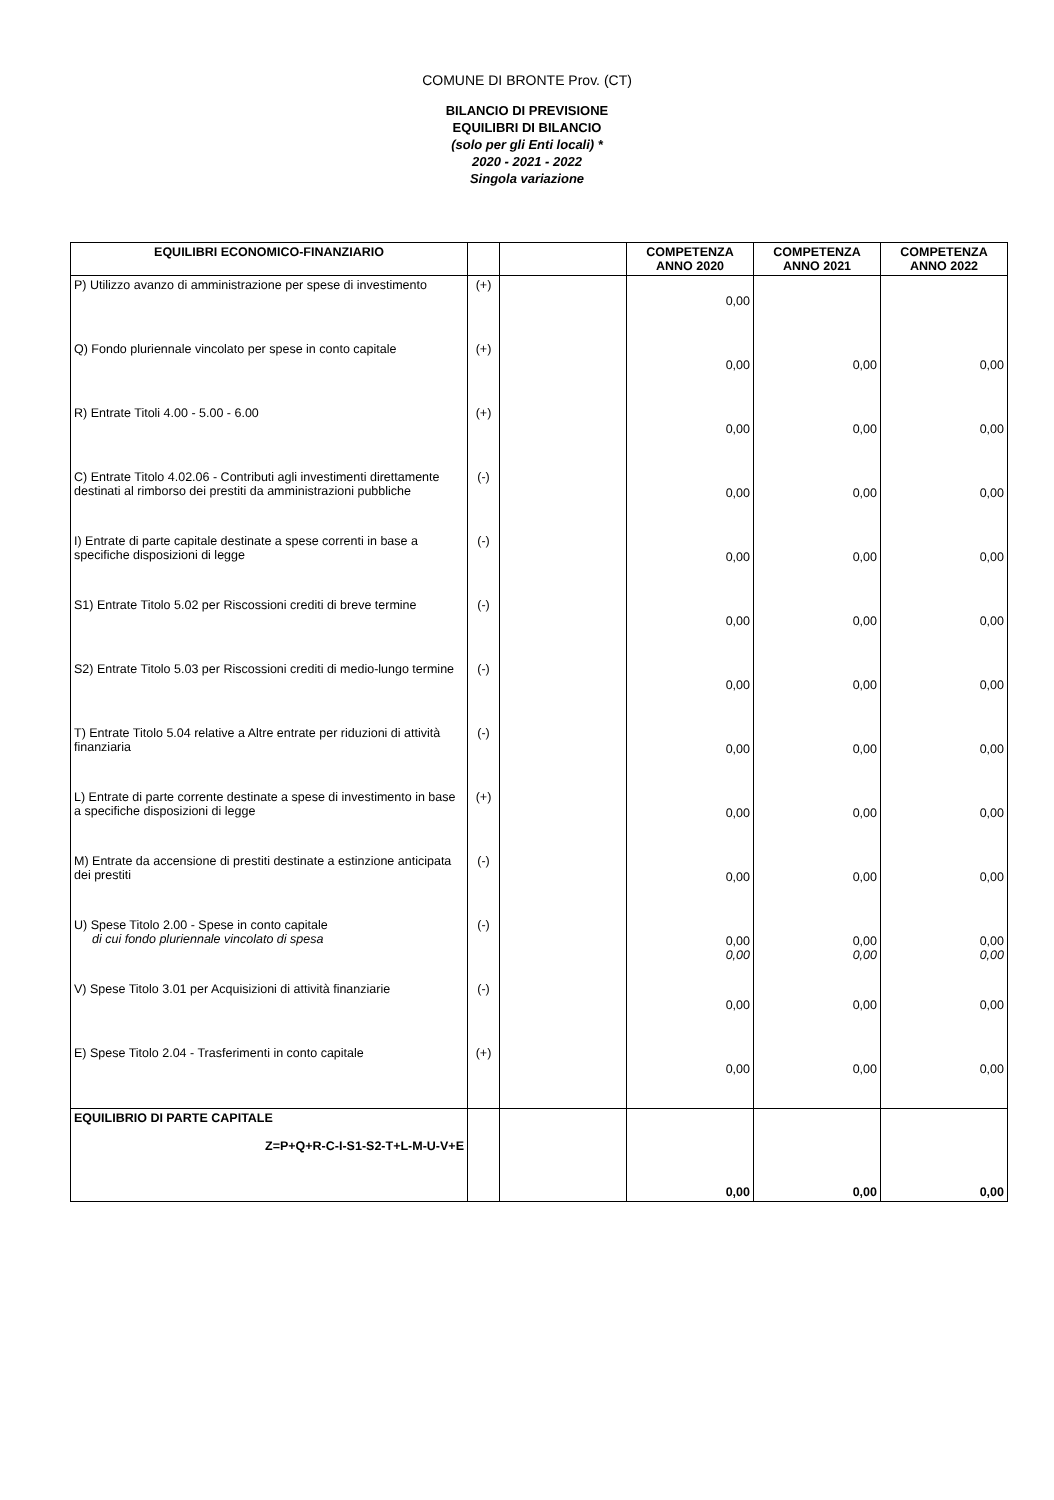COMUNE DI BRONTE Prov. (CT)
BILANCIO DI PREVISIONE
EQUILIBRI DI BILANCIO
(solo per gli Enti locali) *
2020 - 2021 - 2022
Singola variazione
| EQUILIBRI ECONOMICO-FINANZIARIO | | | COMPETENZA ANNO 2020 | COMPETENZA ANNO 2021 | COMPETENZA ANNO 2022 |
| --- | --- | --- | --- | --- | --- |
| P) Utilizzo avanzo di amministrazione per spese di investimento | (+) | | 0,00 | | |
| Q) Fondo pluriennale vincolato per spese in conto capitale | (+) | | 0,00 | 0,00 | 0,00 |
| R) Entrate Titoli 4.00 - 5.00 - 6.00 | (+) | | 0,00 | 0,00 | 0,00 |
| C) Entrate Titolo 4.02.06 - Contributi agli investimenti direttamente destinati al rimborso dei prestiti da amministrazioni pubbliche | (-) | | 0,00 | 0,00 | 0,00 |
| I) Entrate di parte capitale destinate a spese correnti in base a specifiche disposizioni di legge | (-) | | 0,00 | 0,00 | 0,00 |
| S1) Entrate Titolo 5.02 per Riscossioni crediti di breve termine | (-) | | 0,00 | 0,00 | 0,00 |
| S2) Entrate Titolo 5.03 per Riscossioni crediti di medio-lungo termine | (-) | | 0,00 | 0,00 | 0,00 |
| T) Entrate Titolo 5.04 relative a Altre entrate per riduzioni di attività finanziaria | (-) | | 0,00 | 0,00 | 0,00 |
| L) Entrate di parte corrente destinate a spese di investimento in base a specifiche disposizioni di legge | (+) | | 0,00 | 0,00 | 0,00 |
| M) Entrate da accensione di prestiti destinate a estinzione anticipata dei prestiti | (-) | | 0,00 | 0,00 | 0,00 |
| U) Spese Titolo 2.00 - Spese in conto capitale di cui fondo pluriennale vincolato di spesa | (-) | | 0,00 0,00 | 0,00 0,00 | 0,00 0,00 |
| V) Spese Titolo 3.01 per Acquisizioni di attività finanziarie | (-) | | 0,00 | 0,00 | 0,00 |
| E) Spese Titolo 2.04 - Trasferimenti in conto capitale | (+) | | 0,00 | 0,00 | 0,00 |
| EQUILIBRIO DI PARTE CAPITALE Z=P+Q+R-C-I-S1-S2-T+L-M-U-V+E | | | 0,00 | 0,00 | 0,00 |